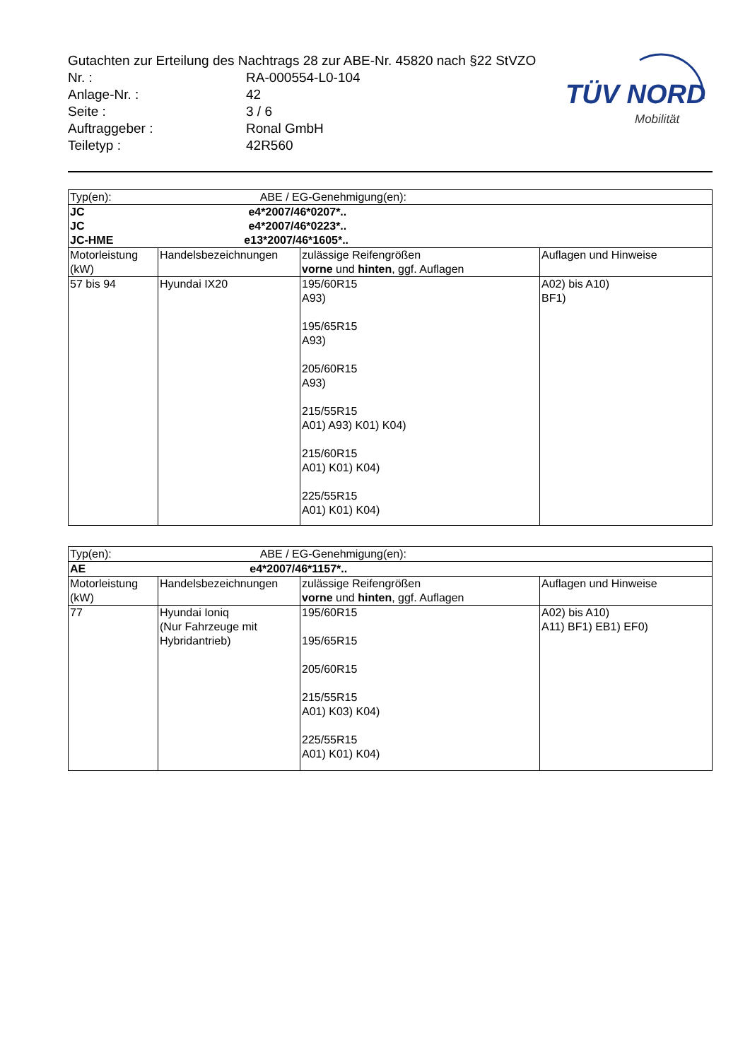Gutachten zur Erteilung des Nachtrags 28 zur ABE-Nr. 45820 nach §22 StVZO
| Nr. : | RA-000554-L0-104 |
| Anlage-Nr. : | 42 |
| Seite : | 3 / 6 |
| Auftraggeber : | Ronal GmbH |
| Teiletyp : | 42R560 |
TÜV NORD
Mobilität
| Typ(en): ABE / EG-Genehmigung(en): | | | |
| JC e4*2007/46*0207*.. JC e4*2007/46*0223*.. JC-HME e13*2007/46*1605*.. | | | |
| Motorleistung (kW) | Handelsbezeichnungen | zulässige Reifengrößen vorne und hinten , ggf. Auflagen | Auflagen und Hinweise |
| 57 bis 94 | Hyundai IX20 | 195/60R15 A93) 195/65R15 A93) 205/60R15 A93) 215/55R15 A01) A93) K01) K04) 215/60R15 A01) K01) K04) 225/55R15 A01) K01) K04) | A02) bis A10) BF1) |
| Typ(en): ABE / EG-Genehmigung(en): | | | |
| AE e4*2007/46*1157*.. | | | |
| Motorleistung (kW) | Handelsbezeichnungen | zulässige Reifengrößen vorne und hinten , ggf. Auflagen | Auflagen und Hinweise |
| 77 | Hyundai Ioniq (Nur Fahrzeuge mit Hybridantrieb) | 195/60R15 195/65R15 205/60R15 215/55R15 A01) K03) K04) 225/55R15 A01) K01) K04) | A02) bis A10) A11) BF1) EB1) EF0) |